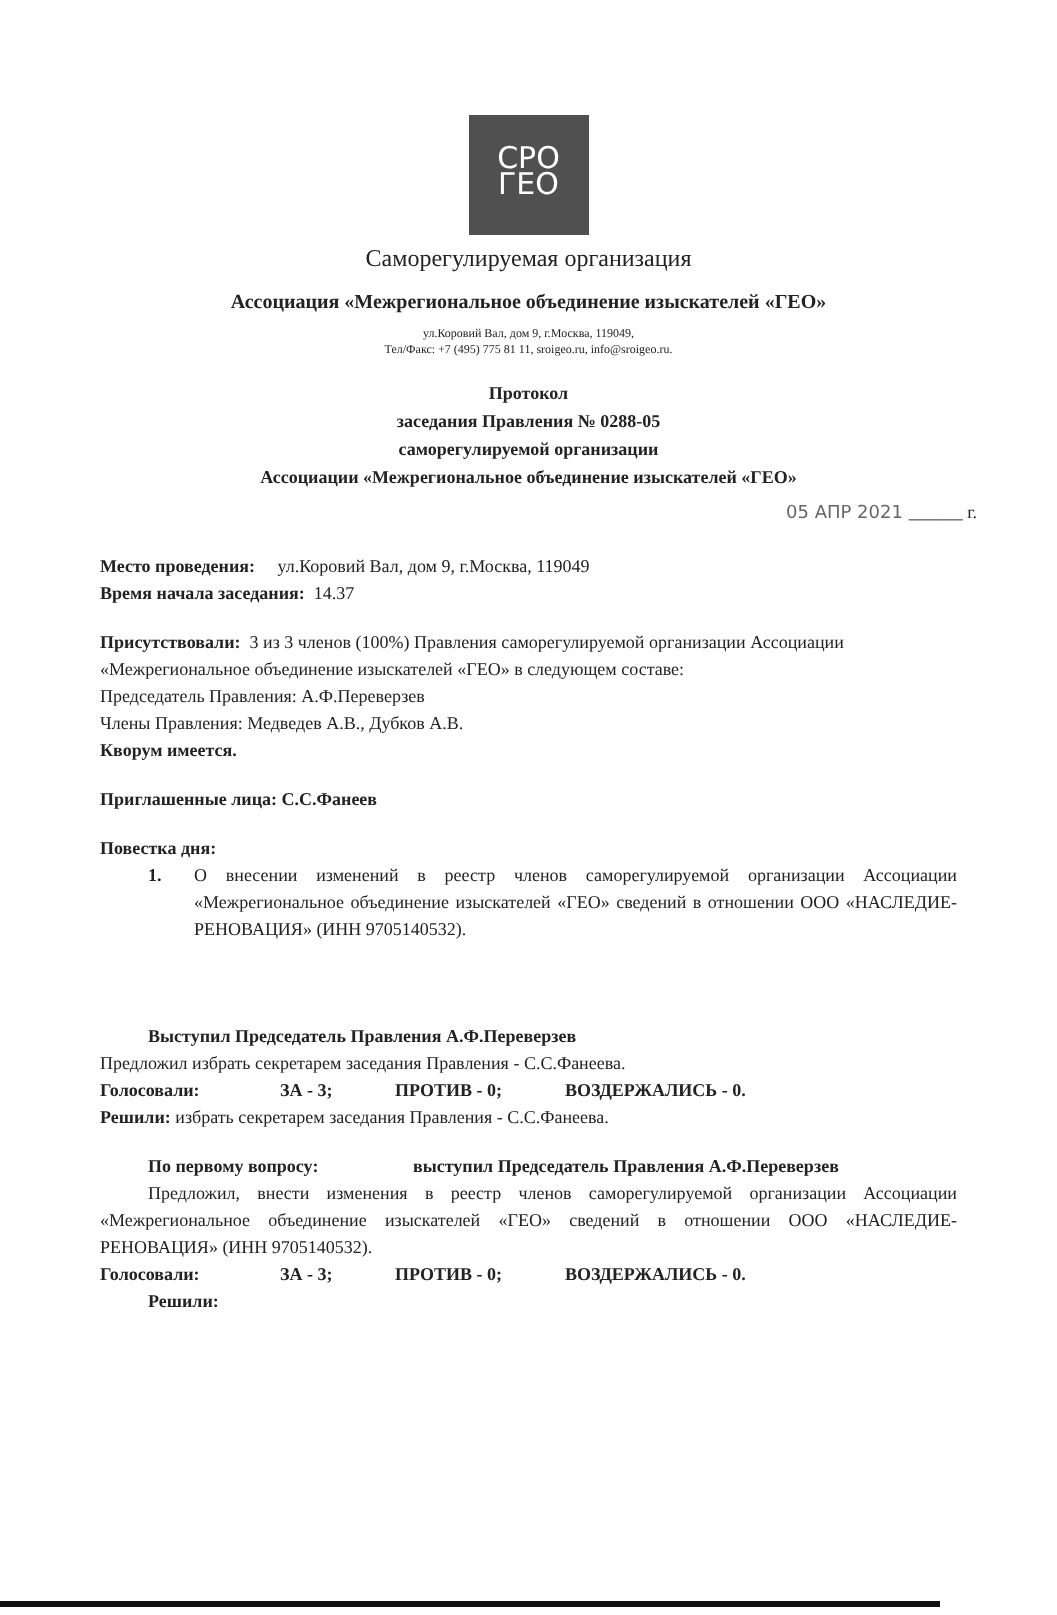СРО
ГЕО
Саморегулируемая организация
Ассоциация «Межрегиональное объединение изыскателей «ГЕО»
ул.Коровий Вал, дом 9, г.Москва, 119049,
Тел/Факс: +7 (495) 775 81 11, sroigeo.ru, info@sroigeo.ru.
Протокол
заседания Правления № 0288-05
саморегулируемой организации
Ассоциации «Межрегиональное объединение изыскателей «ГЕО»
05 АПР 2021 ______ г.
Место проведения: ул.Коровий Вал, дом 9, г.Москва, 119049
Время начала заседания: 14.37
Присутствовали: 3 из 3 членов (100%) Правления саморегулируемой организации Ассоциации «Межрегиональное объединение изыскателей «ГЕО» в следующем составе:
Председатель Правления: А.Ф.Переверзев
Члены Правления: Медведев А.В., Дубков А.В.
Кворум имеется.
Приглашенные лица: С.С.Фанеев
Повестка дня:
1. О внесении изменений в реестр членов саморегулируемой организации Ассоциации «Межрегиональное объединение изыскателей «ГЕО» сведений в отношении ООО «НАСЛЕДИЕ-РЕНОВАЦИЯ» (ИНН 9705140532).
Выступил Председатель Правления А.Ф.Переверзев
Предложил избрать секретарем заседания Правления - С.С.Фанеева.
Голосовали: ЗА - 3; ПРОТИВ - 0; ВОЗДЕРЖАЛИСЬ - 0.
Решили: избрать секретарем заседания Правления - С.С.Фанеева.
По первому вопросу: выступил Председатель Правления А.Ф.Переверзев
Предложил, внести изменения в реестр членов саморегулируемой организации Ассоциации «Межрегиональное объединение изыскателей «ГЕО» сведений в отношении ООО «НАСЛЕДИЕ-РЕНОВАЦИЯ» (ИНН 9705140532).
Голосовали: ЗА - 3; ПРОТИВ - 0; ВОЗДЕРЖАЛИСЬ - 0.
Решили: